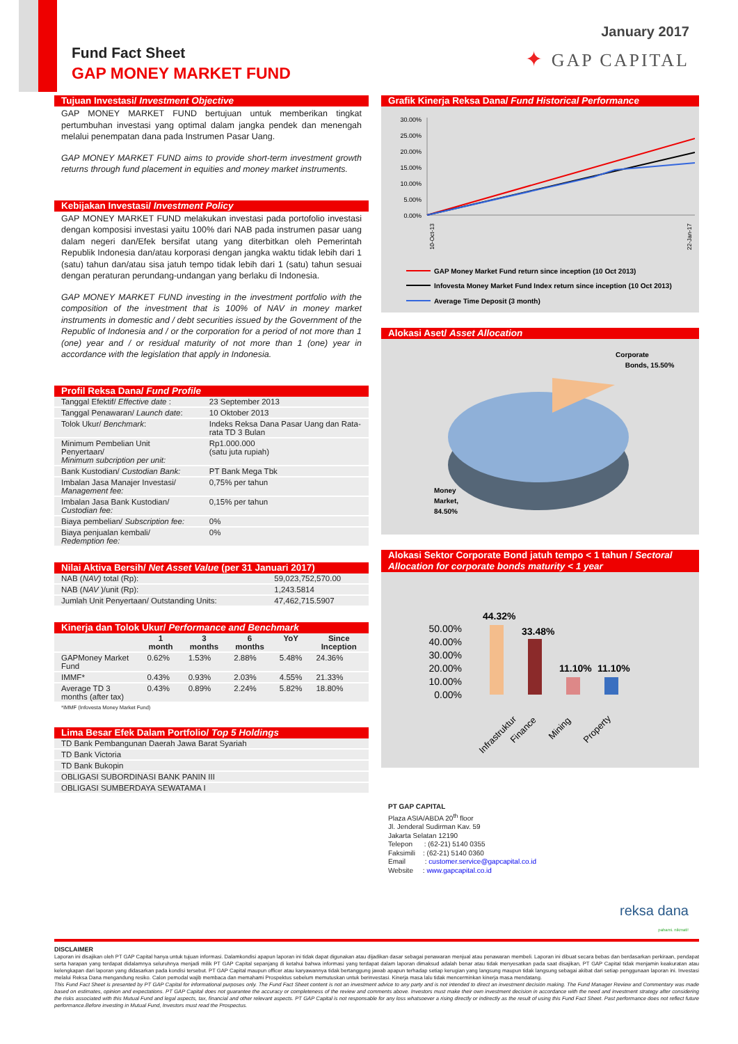Fund Fact Sheet
GAP MONEY MARKET FUND
January 2017
✦ GAP CAPITAL
Tujuan Investasi/ Investment Objective
GAP MONEY MARKET FUND bertujuan untuk memberikan tingkat pertumbuhan investasi yang optimal dalam jangka pendek dan menengah melalui penempatan dana pada Instrumen Pasar Uang.
GAP MONEY MARKET FUND aims to provide short-term investment growth returns through fund placement in equities and money market instruments.
Kebijakan Investasi/ Investment Policy
GAP MONEY MARKET FUND melakukan investasi pada portofolio investasi dengan komposisi investasi yaitu 100% dari NAB pada instrumen pasar uang dalam negeri dan/Efek bersifat utang yang diterbitkan oleh Pemerintah Republik Indonesia dan/atau korporasi dengan jangka waktu tidak lebih dari 1 (satu) tahun dan/atau sisa jatuh tempo tidak lebih dari 1 (satu) tahun sesuai dengan peraturan perundang-undangan yang berlaku di Indonesia.
GAP MONEY MARKET FUND investing in the investment portfolio with the composition of the investment that is 100% of NAV in money market instruments in domestic and / debt securities issued by the Government of the Republic of Indonesia and / or the corporation for a period of not more than 1 (one) year and / or residual maturity of not more than 1 (one) year in accordance with the legislation that apply in Indonesia.
Profil Reksa Dana/ Fund Profile
| Tanggal Efektif/ Effective date : | 23 September 2013 |
| Tanggal Penawaran/ Launch date : | 10 Oktober 2013 |
| Tolok Ukur/ Benchmark : | Indeks Reksa Dana Pasar Uang dan Rata-rata TD 3 Bulan |
| Minimum Pembelian Unit Penyertaan/ Minimum subcription per unit: | Rp1.000.000 (satu juta rupiah) |
| Bank Kustodian/ Custodian Bank: | PT Bank Mega Tbk |
| Imbalan Jasa Manajer Investasi/ Management fee: | 0,75% per tahun |
| Imbalan Jasa Bank Kustodian/ Custodian fee: | 0,15% per tahun |
| Biaya pembelian/ Subscription fee: | 0% |
| Biaya penjualan kembali/ Redemption fee: | 0% |
Nilai Aktiva Bersih/ Net Asset Value (per 31 Januari 2017)
| NAB ( NAV) total (Rp): | 59,023,752,570.00 |
| NAB ( NAV )/unit (Rp): | 1,243.5814 |
| Jumlah Unit Penyertaan/ Outstanding Units: | 47,462,715.5907 |
Kinerja dan Tolok Ukur/ Performance and Benchmark
| | 1 month | 3 months | 6 months | YoY | Since Inception |
| --- | --- | --- | --- | --- | --- |
| GAPMoney Market Fund | 0.62% | 1.53% | 2.88% | 5.48% | 24.36% |
| IMMF* | 0.43% | 0.93% | 2.03% | 4.55% | 21.33% |
| Average TD 3 months (after tax) | 0.43% | 0.89% | 2.24% | 5.82% | 18.80% |
*IMMF (Infovesta Money Market Fund)
Lima Besar Efek Dalam Portfolio/ Top 5 Holdings
| TD Bank Pembangunan Daerah Jawa Barat Syariah |
| TD Bank Victoria |
| TD Bank Bukopin |
| OBLIGASI SUBORDINASI BANK PANIN III |
| OBLIGASI SUMBERDAYA SEWATAMA I |
Grafik Kinerja Reksa Dana/ Fund Historical Performance
30.00%
25.00%
20.00%
15.00%
10.00%
5.00%
0.00%
10-Oct-13
22-Jan-17
GAP Money Market Fund return since inception (10 Oct 2013)
Infovesta Money Market Fund Index return since inception (10 Oct 2013)
Average Time Deposit (3 month)
Alokasi Aset/ Asset Allocation
Corporate
Bonds, 15.50%
Money
Market,
84.50%
Alokasi Sektor Corporate Bond jatuh tempo < 1 tahun / Sectoral Allocation for corporate bonds maturity < 1 year
50.00%
40.00%
30.00%
20.00%
10.00%
0.00%
44.32%
33.48%
11.10%
11.10%
Infrastruktur
Finance
Mining
Property
PT GAP CAPITAL
Plaza ASIA/ABDA 20<sup>th</sup> floor
Jl. Jenderal Sudirman Kav. 59
Jakarta Selatan 12190
Telepon : (62-21) 5140 0355
Faksimili : (62-21) 5140 0360
Email : customer.service@gapcapital.co.id
Website : www.gapcapital.co.id
reksa dana
pahami. nikmati!
DISCLAIMER
Laporan ini disajikan oleh PT GAP Capital hanya untuk tujuan informasi. Dalamkondisi apapun laporan ini tidak dapat digunakan atau dijadikan dasar sebagai penawaran menjual atau penawaran membeli. Laporan ini dibuat secara bebas dan berdasarkan perkiraan, pendapat serta harapan yang terdapat didalamnya seluruhnya menjadi milik PT GAP Capital sepanjang di ketahui bahwa informasi yang terdapat dalam laporan dimaksud adalah benar atau tidak menyesatkan pada saat disajikan, PT GAP Capital tidak menjamin keakuratan atau kelengkapan dari laporan yang didasarkan pada kondisi tersebut. PT GAP Capital maupun officer atau karyawannya tidak bertanggung jawab apapun terhadap setiap kerugian yang langsung maupun tidak langsung sebagai akibat dari setiap penggunaan laporan ini. Investasi melalui Reksa Dana mengandung resiko. Calon pemodal wajib membaca dan memahami Prospektus sebelum memutuskan untuk berinvestasi. Kinerja masa lalu tidak mencerminkan kinerja masa mendatang.
This Fund Fact Sheet is presented by PT GAP Capital for informational purposes only. The Fund Fact Sheet content is not an investment advice to any party and is not intended to direct an investment decisión making. The Fund Manager Review and Commentary was made based on estimates, opinion and expectations. PT GAP Capital does not guarantee the accuracy or completeness of the review and comments above. Investors must make their own investment decision in accordance with the need and investment strategy after considering the risks associated with this Mutual Fund and legal aspects, tax, financial and other relevant aspects. PT GAP Capital is not responsable for any loss whatsoever a rising directly or indirectly as the result of using this Fund Fact Sheet. Past performance does not reflect future performance.Before investing in Mutual Fund, Investors must read the Prospectus.